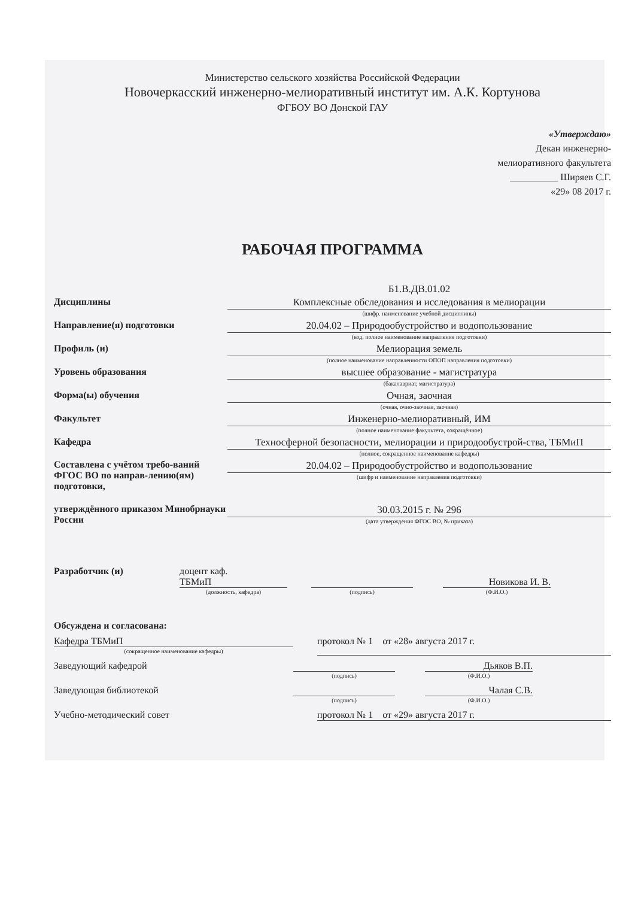Министерство сельского хозяйства Российской Федерации
Новочеркасский инженерно-мелиоративный институт им. А.К. Кортунова
ФГБОУ ВО Донской ГАУ
«Утверждаю»
Декан инженерно-
мелиоративного факультета
__________ Ширяев С.Г.
«29» 08 2017 г.
РАБОЧАЯ ПРОГРАММА
Дисциплины
Б1.В.ДВ.01.02
Комплексные обследования и исследования в мелиорации
(шифр. наименование учебной дисциплины)
Направление(я) подготовки
20.04.02 – Природообустройство и водопользование
(код, полное наименование направления подготовки)
Профиль (и)
Мелиорация земель
(полное наименование направленности ОПОП направления подготовки)
Уровень образования
высшее образование - магистратура
(бакалавриат, магистратура)
Форма(ы) обучения
Очная, заочная
(очная, очно-заочная, заочная)
Факультет
Инженерно-мелиоративный, ИМ
(полное наименование факультета, сокращённое)
Кафедра
Техносферной безопасности, мелиорации и природообустрой-ства, ТБМиП
(полное, сокращенное наименование кафедры)
Составлена с учётом требо-ваний ФГОС ВО по направ-лению(ям) подготовки,
20.04.02 – Природообустройство и водопользование
(шифр и наименование направления подготовки)
утверждённого приказом Минобрнауки России
30.03.2015 г. № 296
(дата утверждения ФГОС ВО, № приказа)
Разработчик (и) доцент каф.
ТБМиП
(должность, кафедра)
(подпись)
Новикова И. В.
(Ф.И.О.)
Обсуждена и согласована:
Кафедра ТБМиП
(сокращенное наименование кафедры)
протокол № 1 от «28» августа 2017 г.
Заведующий кафедрой
(подпись)
Дьяков В.П.
(Ф.И.О.)
Заведующая библиотекой
(подпись)
Чалая С.В.
(Ф.И.О.)
Учебно-методический совет протокол № 1 от «29» августа 2017 г.